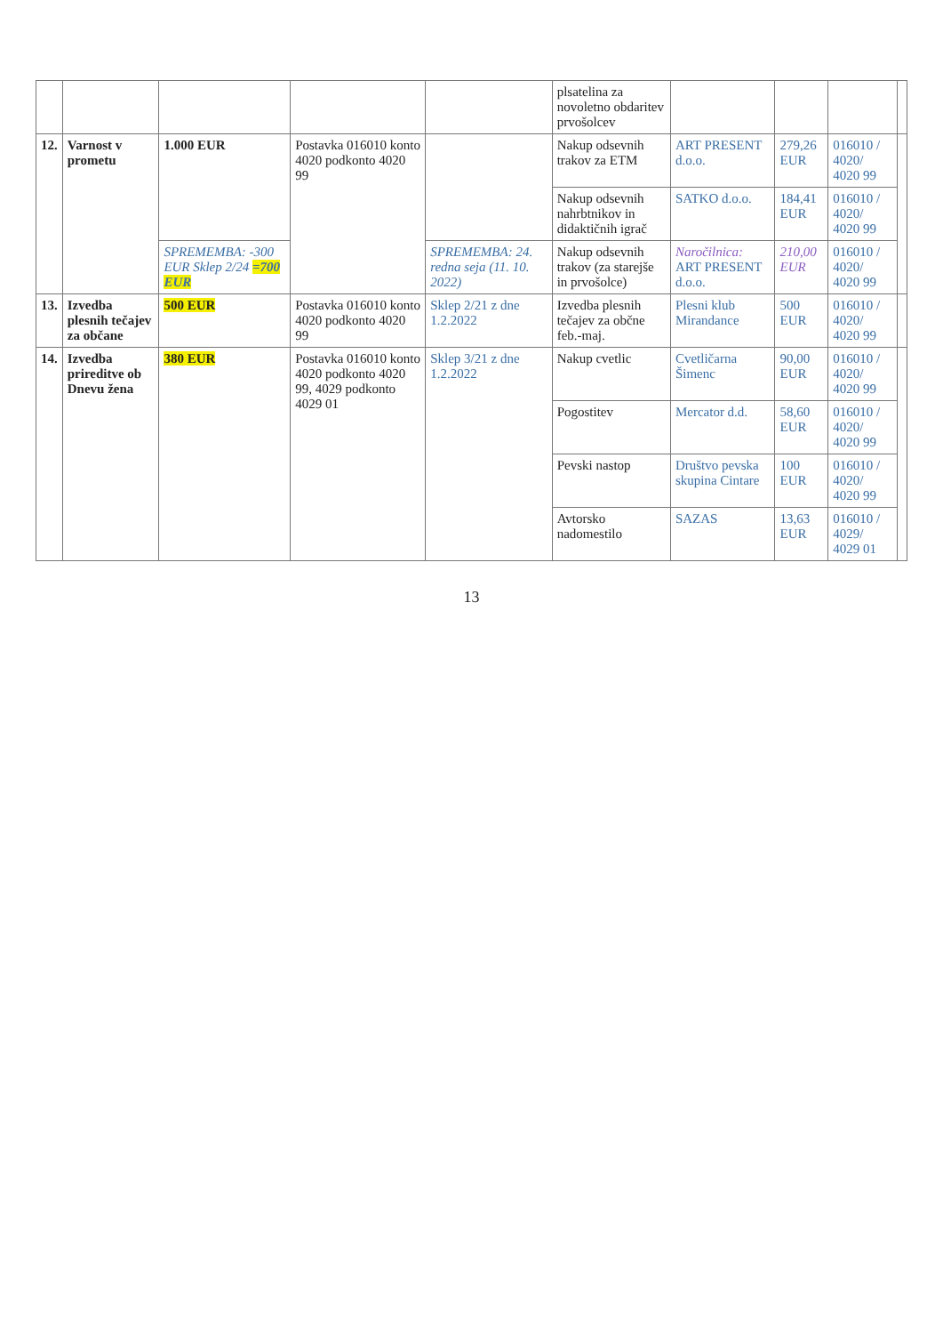| | | | | | plsatelina za novoletno obdaritev prvošolcev | | | | |
| 12. | Varnost v prometu | 1.000 EUR | Postavka 016010 konto 4020 podkonto 4020 99 | | Nakup odsevnih trakov za ETM | ART PRESENT d.o.o. | 279,26 EUR | 016010 / 4020/ 4020 99 | |
| | | | | | Nakup odsevnih nahrbtnikov in didaktičnih igrač | SATKO d.o.o. | 184,41 EUR | 016010 / 4020/ 4020 99 | |
| | | SPREMEMBA: -300 EUR Sklep 2/24 =700 EUR | | SPREMEMBA: 24. redna seja (11. 10. 2022) | Nakup odsevnih trakov (za starejše in prvošolce) | Naročilnica: ART PRESENT d.o.o. | 210,00 EUR | 016010 / 4020/ 4020 99 | |
| 13. | Izvedba plesnih tečajev za občane | 500 EUR | Postavka 016010 konto 4020 podkonto 4020 99 | Sklep 2/21 z dne 1.2.2022 | Izvedba plesnih tečajev za občne feb.-maj. | Plesni klub Mirandance | 500 EUR | 016010 / 4020/ 4020 99 | |
| 14. | Izvedba prireditve ob Dnevu žena | 380 EUR | Postavka 016010 konto 4020 podkonto 4020 99, 4029 podkonto 4029 01 | Sklep 3/21 z dne 1.2.2022 | Nakup cvetlic | Cvetličarna Šimenc | 90,00 EUR | 016010 / 4020/ 4020 99 | |
| | | | | | Pogostitev | Mercator d.d. | 58,60 EUR | 016010 / 4020/ 4020 99 | |
| | | | | | Pevski nastop | Društvo pevska skupina Cintare | 100 EUR | 016010 / 4020/ 4020 99 | |
| | | | | | Avtorsko nadomestilo | SAZAS | 13,63 EUR | 016010 / 4029/ 4029 01 | |
13